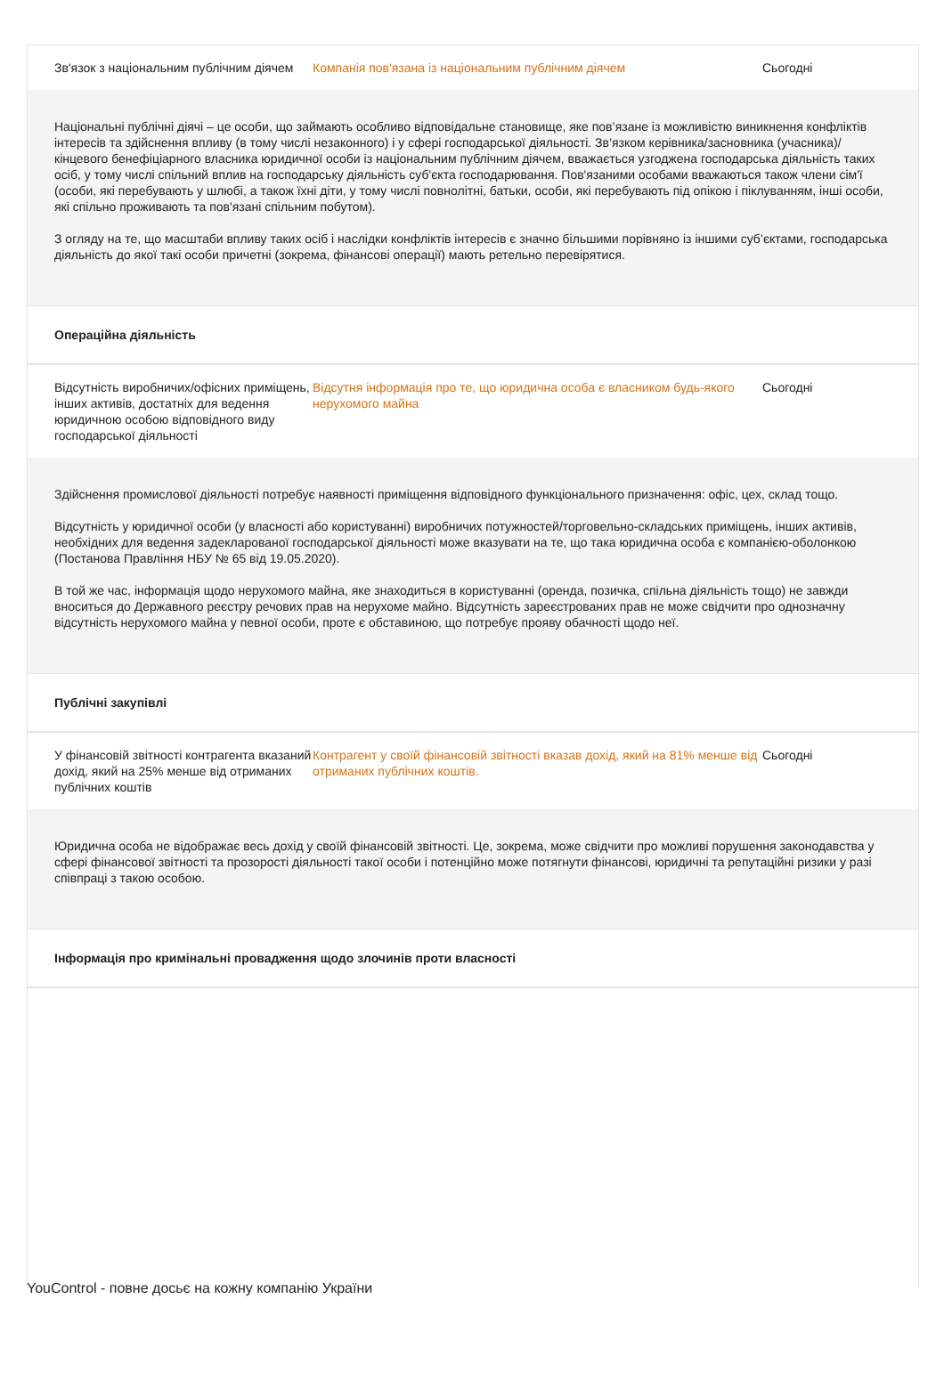Зв'язок з національним публічним діячем
Компанія пов'язана із національним публічним діячем Сьогодні
Національні публічні діячі – це особи, що займають особливо відповідальне становище, яке пов’язане із можливістю виникнення конфліктів інтересів та здійснення впливу (в тому числі незаконного) і у сфері господарської діяльності. Зв’язком керівника/засновника (учасника)/ кінцевого бенефіціарного власника юридичної особи із національним публічним діячем, вважається узгоджена господарська діяльність таких осіб, у тому числі спільний вплив на господарську діяльність суб'єкта господарювання. Пов'язаними особами вважаються також члени сім'ї (особи, які перебувають у шлюбі, а також їхні діти, у тому числі повнолітні, батьки, особи, які перебувають під опікою і піклуванням, інші особи, які спільно проживають та пов'язані спільним побутом).
З огляду на те, що масштаби впливу таких осіб і наслідки конфліктів інтересів є значно більшими порівняно із іншими суб’єктами, господарська діяльність до якої такі особи причетні (зокрема, фінансові операції) мають ретельно перевірятися.
Операційна діяльність
Відсутність виробничих/офісних приміщень, інших активів, достатніх для ведення юридичною особою відповідного виду господарської діяльності
Відсутня інформація про те, що юридична особа є власником будь-якого нерухомого майна
Сьогодні
Здійснення промислової діяльності потребує наявності приміщення відповідного функціонального призначення: офіс, цех, склад тощо.
Відсутність у юридичної особи (у власності або користуванні) виробничих потужностей/торговельно-складських приміщень, інших активів, необхідних для ведення задекларованої господарської діяльності може вказувати на те, що така юридична особа є компанією-оболонкою (Постанова Правління НБУ № 65 від 19.05.2020).
В той же час, інформація щодо нерухомого майна, яке знаходиться в користуванні (оренда, позичка, спільна діяльність тощо) не завжди вноситься до Державного реєстру речових прав на нерухоме майно. Відсутність зареєстрованих прав не може свідчити про однозначну відсутність нерухомого майна у певної особи, проте є обставиною, що потребує прояву обачності щодо неї.
Публічні закупівлі
У фінансовій звітності контрагента вказаний дохід, який на 25% менше від отриманих публічних коштів
Контрагент у своїй фінансовій звітності вказав дохід, який на 81% менше від отриманих публічних коштів.
Сьогодні
Юридична особа не відображає весь дохід у своїй фінансовій звітності. Це, зокрема, може свідчити про можливі порушення законодавства у сфері фінансової звітності та прозорості діяльності такої особи і потенційно може потягнути фінансові, юридичні та репутаційні ризики у разі співпраці з такою особою.
Інформація про кримінальні провадження щодо злочинів проти власності
YouControl - повне досьє на кожну компанію України